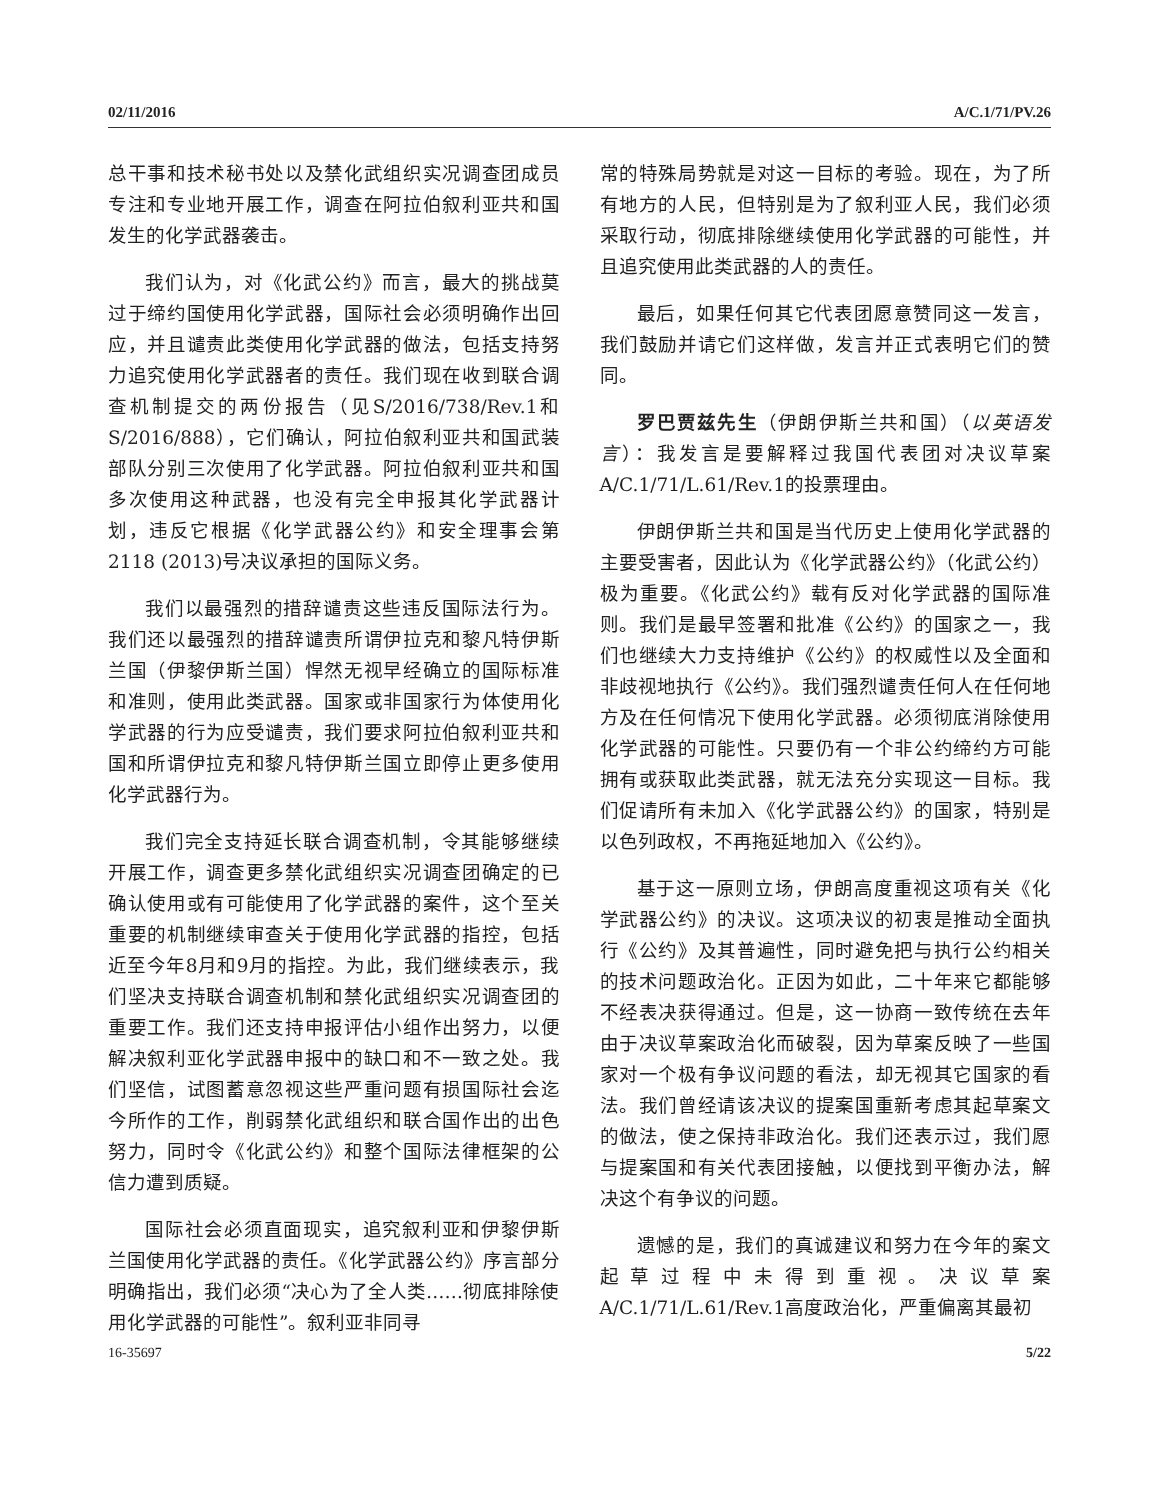02/11/2016 A/C.1/71/PV.26
总干事和技术秘书处以及禁化武组织实况调查团成员专注和专业地开展工作，调查在阿拉伯叙利亚共和国发生的化学武器袭击。
我们认为，对《化武公约》而言，最大的挑战莫过于缔约国使用化学武器，国际社会必须明确作出回应，并且谴责此类使用化学武器的做法，包括支持努力追究使用化学武器者的责任。我们现在收到联合调查机制提交的两份报告（见S/2016/738/Rev.1和S/2016/888），它们确认，阿拉伯叙利亚共和国武装部队分别三次使用了化学武器。阿拉伯叙利亚共和国多次使用这种武器，也没有完全申报其化学武器计划，违反它根据《化学武器公约》和安全理事会第2118 (2013)号决议承担的国际义务。
我们以最强烈的措辞谴责这些违反国际法行为。我们还以最强烈的措辞谴责所谓伊拉克和黎凡特伊斯兰国（伊黎伊斯兰国）悍然无视早经确立的国际标准和准则，使用此类武器。国家或非国家行为体使用化学武器的行为应受谴责，我们要求阿拉伯叙利亚共和国和所谓伊拉克和黎凡特伊斯兰国立即停止更多使用化学武器行为。
我们完全支持延长联合调查机制，令其能够继续开展工作，调查更多禁化武组织实况调查团确定的已确认使用或有可能使用了化学武器的案件，这个至关重要的机制继续审查关于使用化学武器的指控，包括近至今年8月和9月的指控。为此，我们继续表示，我们坚决支持联合调查机制和禁化武组织实况调查团的重要工作。我们还支持申报评估小组作出努力，以便解决叙利亚化学武器申报中的缺口和不一致之处。我们坚信，试图蓄意忽视这些严重问题有损国际社会迄今所作的工作，削弱禁化武组织和联合国作出的出色努力，同时令《化武公约》和整个国际法律框架的公信力遭到质疑。
国际社会必须直面现实，追究叙利亚和伊黎伊斯兰国使用化学武器的责任。《化学武器公约》序言部分明确指出，我们必须“决心为了全人类……彻底排除使用化学武器的可能性”。叙利亚非同寻
常的特殊局势就是对这一目标的考验。现在，为了所有地方的人民，但特别是为了叙利亚人民，我们必须采取行动，彻底排除继续使用化学武器的可能性，并且追究使用此类武器的人的责任。
最后，如果任何其它代表团愿意赞同这一发言，我们鼓励并请它们这样做，发言并正式表明它们的赞同。
罗巴贾兹先生（伊朗伊斯兰共和国）（以英语发言）：我发言是要解释过我国代表团对决议草案A/C.1/71/L.61/Rev.1的投票理由。
伊朗伊斯兰共和国是当代历史上使用化学武器的主要受害者，因此认为《化学武器公约》（化武公约）极为重要。《化武公约》载有反对化学武器的国际准则。我们是最早签署和批准《公约》的国家之一，我们也继续大力支持维护《公约》的权威性以及全面和非歧视地执行《公约》。我们强烈谴责任何人在任何地方及在任何情况下使用化学武器。必须彻底消除使用化学武器的可能性。只要仍有一个非公约缔约方可能拥有或获取此类武器，就无法充分实现这一目标。我们促请所有未加入《化学武器公约》的国家，特别是以色列政权，不再拖延地加入《公约》。
基于这一原则立场，伊朗高度重视这项有关《化学武器公约》的决议。这项决议的初衷是推动全面执行《公约》及其普遍性，同时避免把与执行公约相关的技术问题政治化。正因为如此，二十年来它都能够不经表决获得通过。但是，这一协商一致传统在去年由于决议草案政治化而破裂，因为草案反映了一些国家对一个极有争议问题的看法，却无视其它国家的看法。我们曾经请该决议的提案国重新考虑其起草案文的做法，使之保持非政治化。我们还表示过，我们愿与提案国和有关代表团接触，以便找到平衡办法，解决这个有争议的问题。
遗憾的是，我们的真诚建议和努力在今年的案文起草过程中未得到重视。决议草案A/C.1/71/L.61/Rev.1高度政治化，严重偏离其最初
16-35697 5/22